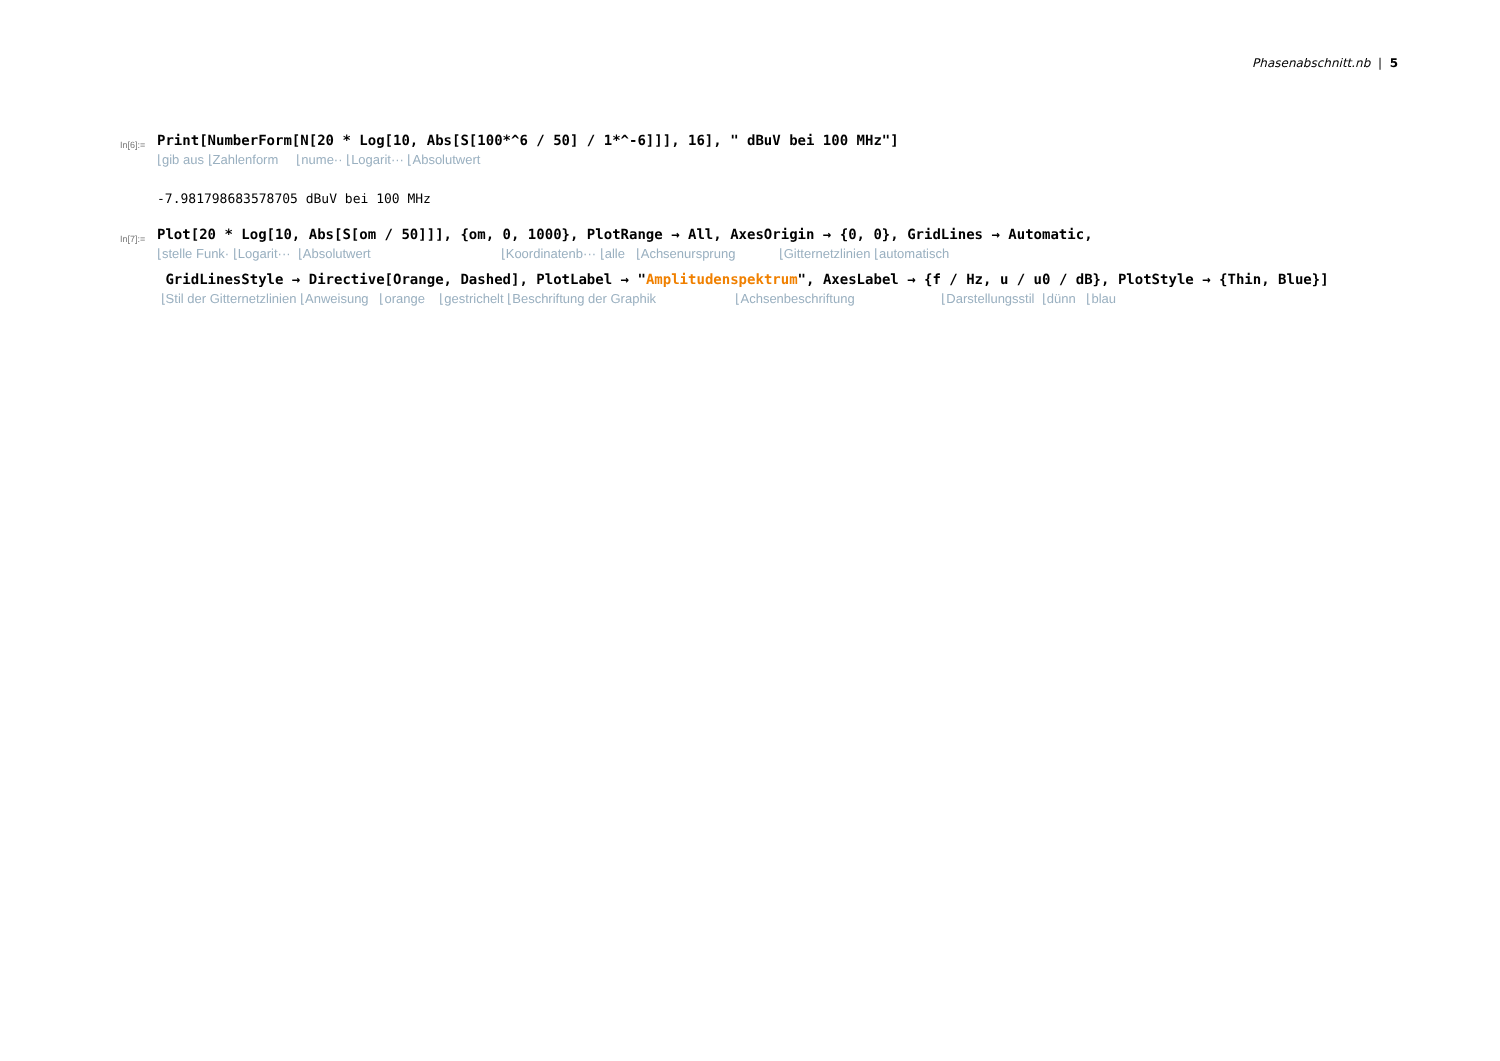Phasenabschnitt.nb | 5
In[6]:=
Print[NumberForm[N[20 * Log[10, Abs[S[100*^6 / 50] / 1*^-6]]], 16], " dBuV bei 100 MHz"]
⌊gib aus ⌊Zahlenform ⌊nume·· ⌊Logarit··· ⌊Absolutwert
-7.981798683578705 dBuV bei 100 MHz
In[7]:=
Plot[20 * Log[10, Abs[S[om / 50]]], {om, 0, 1000}, PlotRange → All, AxesOrigin → {0, 0}, GridLines → Automatic,
⌊stelle Funk· ⌊Logarit··· ⌊Absolutwert ⌊Koordinatenb··· ⌊alle ⌊Achsenursprung ⌊Gitternetzlinien ⌊automatisch
GridLinesStyle → Directive[Orange, Dashed], PlotLabel → "Amplitudenspektrum", AxesLabel → {f / Hz, u / u0 / dB}, PlotStyle → {Thin, Blue}]
⌊Stil der Gitternetzlinien ⌊Anweisung ⌊orange ⌊gestrichelt ⌊Beschriftung der Graphik ⌊Achsenbeschriftung ⌊Darstellungsstil ⌊dünn ⌊blau